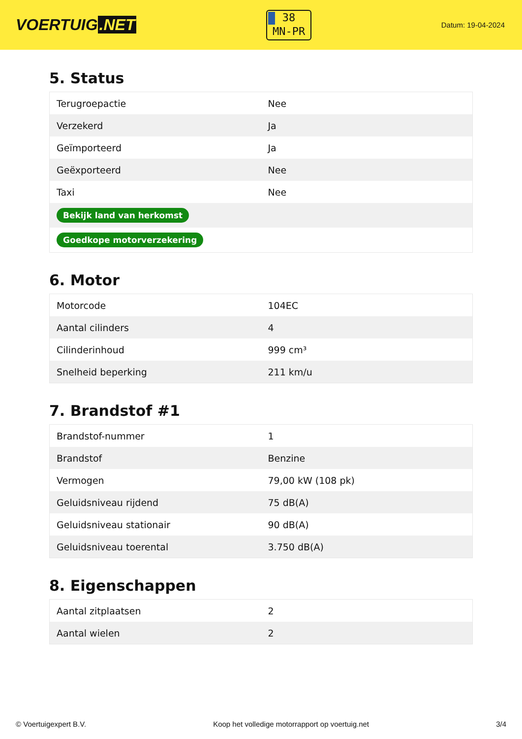VOERTUIG.NET
38
MN-PR
Datum: 19-04-2024
5. Status
| Terugroepactie | Nee |
| Verzekerd | Ja |
| Geïmporteerd | Ja |
| Geëxporteerd | Nee |
| Taxi | Nee |
| Bekijk land van herkomst | |
| Goedkope motorverzekering | |
6. Motor
| Motorcode | 104EC |
| Aantal cilinders | 4 |
| Cilinderinhoud | 999 cm³ |
| Snelheid beperking | 211 km/u |
7. Brandstof #1
| Brandstof-nummer | 1 |
| Brandstof | Benzine |
| Vermogen | 79,00 kW (108 pk) |
| Geluidsniveau rijdend | 75 dB(A) |
| Geluidsniveau stationair | 90 dB(A) |
| Geluidsniveau toerental | 3.750 dB(A) |
8. Eigenschappen
| Aantal zitplaatsen | 2 |
| Aantal wielen | 2 |
© Voertuigexpert B.V. Koop het volledige motorrapport op voertuig.net 3/4